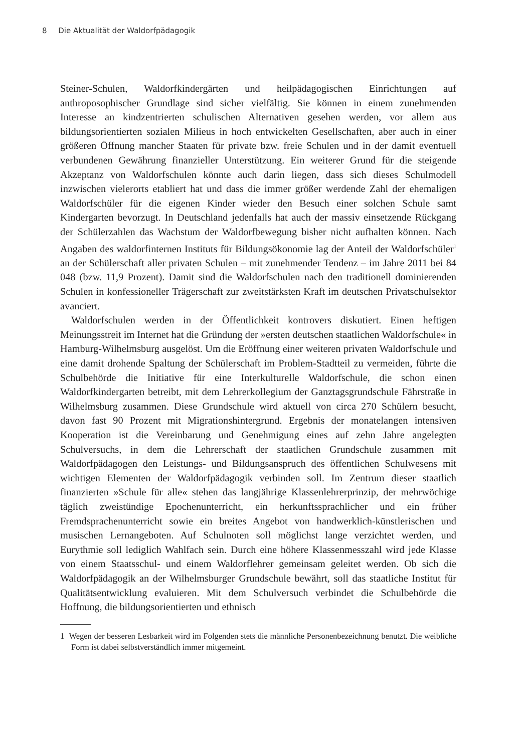8 Die Aktualität der Waldorfpädagogik
Steiner-Schulen, Waldorfkindergärten und heilpädagogischen Einrichtungen auf anthroposophischer Grundlage sind sicher vielfältig. Sie können in einem zunehmenden Interesse an kindzentrierten schulischen Alternativen gesehen werden, vor allem aus bildungsorientierten sozialen Milieus in hoch entwickelten Gesellschaften, aber auch in einer größeren Öffnung mancher Staaten für private bzw. freie Schulen und in der damit eventuell verbundenen Gewährung finanzieller Unterstützung. Ein weiterer Grund für die steigende Akzeptanz von Waldorfschulen könnte auch darin liegen, dass sich dieses Schulmodell inzwischen vielerorts etabliert hat und dass die immer größer werdende Zahl der ehemaligen Waldorfschüler für die eigenen Kinder wieder den Besuch einer solchen Schule samt Kindergarten bevorzugt. In Deutschland jedenfalls hat auch der massiv einsetzende Rückgang der Schülerzahlen das Wachstum der Waldorfbewegung bisher nicht aufhalten können. Nach Angaben des waldorfinternen Instituts für Bildungsökonomie lag der Anteil der Waldorfschüler<sup>1</sup> an der Schülerschaft aller privaten Schulen – mit zunehmender Tendenz – im Jahre 2011 bei 84 048 (bzw. 11,9 Prozent). Damit sind die Waldorfschulen nach den traditionell dominierenden Schulen in konfessioneller Trägerschaft zur zweitstärksten Kraft im deutschen Privatschulsektor avanciert.
Waldorfschulen werden in der Öffentlichkeit kontrovers diskutiert. Einen heftigen Meinungsstreit im Internet hat die Gründung der »ersten deutschen staatlichen Waldorfschule« in Hamburg-Wilhelmsburg ausgelöst. Um die Eröffnung einer weiteren privaten Waldorfschule und eine damit drohende Spaltung der Schülerschaft im Problem-Stadtteil zu vermeiden, führte die Schulbehörde die Initiative für eine Interkulturelle Waldorfschule, die schon einen Waldorfkindergarten betreibt, mit dem Lehrerkollegium der Ganztagsgrundschule Fährstraße in Wilhelmsburg zusammen. Diese Grundschule wird aktuell von circa 270 Schülern besucht, davon fast 90 Prozent mit Migrationshintergrund. Ergebnis der monatelangen intensiven Kooperation ist die Vereinbarung und Genehmigung eines auf zehn Jahre angelegten Schulversuchs, in dem die Lehrerschaft der staatlichen Grundschule zusammen mit Waldorfpädagogen den Leistungs- und Bildungsanspruch des öffentlichen Schulwesens mit wichtigen Elementen der Waldorfpädagogik verbinden soll. Im Zentrum dieser staatlich finanzierten »Schule für alle« stehen das langjährige Klassenlehrerprinzip, der mehrwöchige täglich zweistündige Epochenunterricht, ein herkunftssprachlicher und ein früher Fremdsprachenunterricht sowie ein breites Angebot von handwerklich-künstlerischen und musischen Lernangeboten. Auf Schulnoten soll möglichst lange verzichtet werden, und Eurythmie soll lediglich Wahlfach sein. Durch eine höhere Klassenmesszahl wird jede Klasse von einem Staatsschul- und einem Waldorflehrer gemeinsam geleitet werden. Ob sich die Waldorfpädagogik an der Wilhelmsburger Grundschule bewährt, soll das staatliche Institut für Qualitätsentwicklung evaluieren. Mit dem Schulversuch verbindet die Schulbehörde die Hoffnung, die bildungsorientierten und ethnisch
1 Wegen der besseren Lesbarkeit wird im Folgenden stets die männliche Personenbezeichnung benutzt. Die weibliche Form ist dabei selbstverständlich immer mitgemeint.